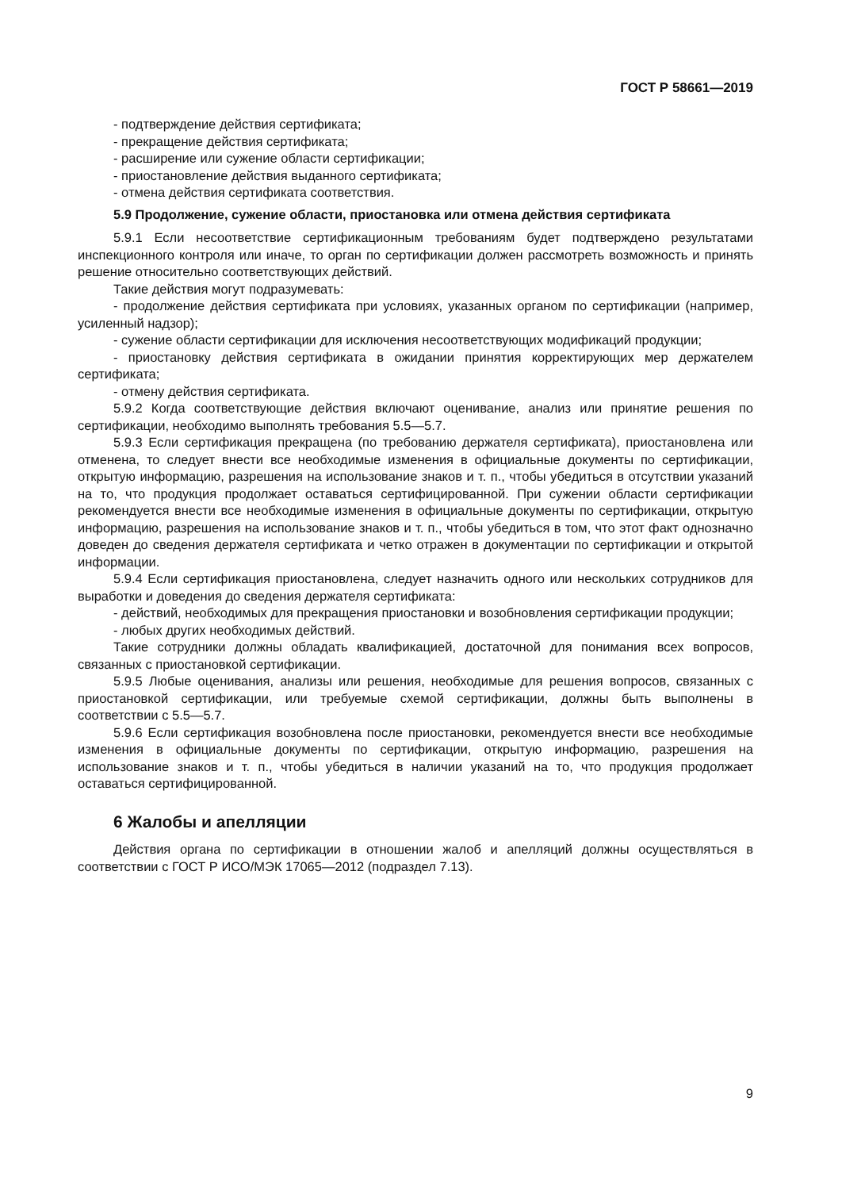ГОСТ Р 58661—2019
- подтверждение действия сертификата;
- прекращение действия сертификата;
- расширение или сужение области сертификации;
- приостановление действия выданного сертификата;
- отмена действия сертификата соответствия.
5.9 Продолжение, сужение области, приостановка или отмена действия сертификата
5.9.1 Если несоответствие сертификационным требованиям будет подтверждено результатами инспекционного контроля или иначе, то орган по сертификации должен рассмотреть возможность и принять решение относительно соответствующих действий.
Такие действия могут подразумевать:
- продолжение действия сертификата при условиях, указанных органом по сертификации (например, усиленный надзор);
- сужение области сертификации для исключения несоответствующих модификаций продукции;
- приостановку действия сертификата в ожидании принятия корректирующих мер держателем сертификата;
- отмену действия сертификата.
5.9.2 Когда соответствующие действия включают оценивание, анализ или принятие решения по сертификации, необходимо выполнять требования 5.5—5.7.
5.9.3 Если сертификация прекращена (по требованию держателя сертификата), приостановлена или отменена, то следует внести все необходимые изменения в официальные документы по сертификации, открытую информацию, разрешения на использование знаков и т. п., чтобы убедиться в отсутствии указаний на то, что продукция продолжает оставаться сертифицированной. При сужении области сертификации рекомендуется внести все необходимые изменения в официальные документы по сертификации, открытую информацию, разрешения на использование знаков и т. п., чтобы убедиться в том, что этот факт однозначно доведен до сведения держателя сертификата и четко отражен в документации по сертификации и открытой информации.
5.9.4 Если сертификация приостановлена, следует назначить одного или нескольких сотрудников для выработки и доведения до сведения держателя сертификата:
- действий, необходимых для прекращения приостановки и возобновления сертификации продукции;
- любых других необходимых действий.
Такие сотрудники должны обладать квалификацией, достаточной для понимания всех вопросов, связанных с приостановкой сертификации.
5.9.5 Любые оценивания, анализы или решения, необходимые для решения вопросов, связанных с приостановкой сертификации, или требуемые схемой сертификации, должны быть выполнены в соответствии с 5.5—5.7.
5.9.6 Если сертификация возобновлена после приостановки, рекомендуется внести все необходимые изменения в официальные документы по сертификации, открытую информацию, разрешения на использование знаков и т. п., чтобы убедиться в наличии указаний на то, что продукция продолжает оставаться сертифицированной.
6 Жалобы и апелляции
Действия органа по сертификации в отношении жалоб и апелляций должны осуществляться в соответствии с ГОСТ Р ИСО/МЭК 17065—2012 (подраздел 7.13).
9